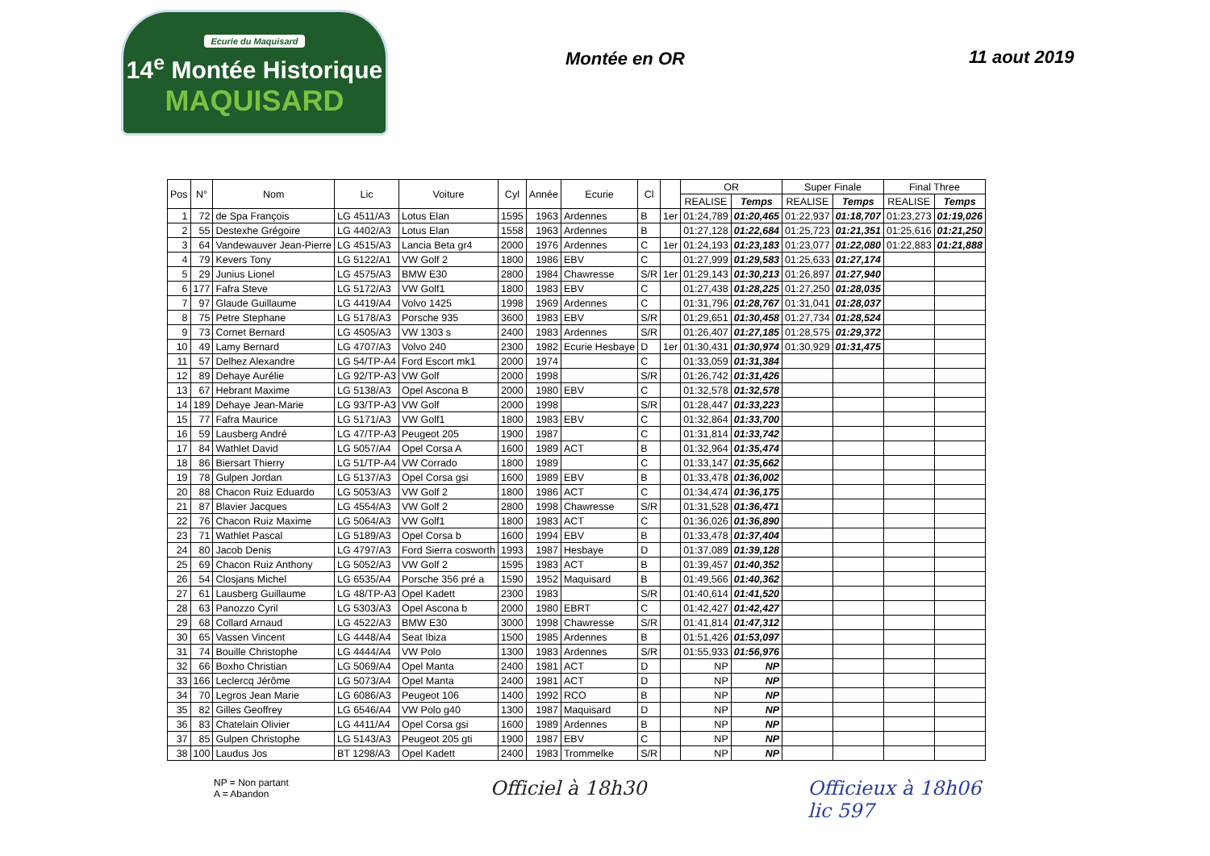Ecurie du Maquisard
14<sup>e</sup> Montée Historique
MAQUISARD
Montée en OR 11 aout 2019
| Pos | N° | Nom | Lic | Voiture | Cyl | Année | Ecurie | Cl | | OR | | Super Finale | | Final Three | |
| --- | --- | --- | --- | --- | --- | --- | --- | --- | --- | --- | --- | --- | --- | --- | --- |
| | | | | | | | | | | REALISE | Temps | REALISE | Temps | REALISE | Temps |
| 1 | 72 | de Spa François | LG 4511/A3 | Lotus Elan | 1595 | 1963 | Ardennes | B | 1er | 01:24,789 | 01:20,465 | 01:22,937 | 01:18,707 | 01:23,273 | 01:19,026 |
| 2 | 55 | Destexhe Grégoire | LG 4402/A3 | Lotus Elan | 1558 | 1963 | Ardennes | B | | 01:27,128 | 01:22,684 | 01:25,723 | 01:21,351 | 01:25,616 | 01:21,250 |
| 3 | 64 | Vandewauver Jean-Pierre | LG 4515/A3 | Lancia Beta gr4 | 2000 | 1976 | Ardennes | C | 1er | 01:24,193 | 01:23,183 | 01:23,077 | 01:22,080 | 01:22,883 | 01:21,888 |
| 4 | 79 | Kevers Tony | LG 5122/A1 | VW Golf 2 | 1800 | 1986 | EBV | C | | 01:27,999 | 01:29,583 | 01:25,633 | 01:27,174 | | |
| 5 | 29 | Junius Lionel | LG 4575/A3 | BMW E30 | 2800 | 1984 | Chawresse | S/R | 1er | 01:29,143 | 01:30,213 | 01:26,897 | 01:27,940 | | |
| 6 | 177 | Fafra Steve | LG 5172/A3 | VW Golf1 | 1800 | 1983 | EBV | C | | 01:27,438 | 01:28,225 | 01:27,250 | 01:28,035 | | |
| 7 | 97 | Glaude Guillaume | LG 4419/A4 | Volvo 1425 | 1998 | 1969 | Ardennes | C | | 01:31,796 | 01:28,767 | 01:31,041 | 01:28,037 | | |
| 8 | 75 | Petre Stephane | LG 5178/A3 | Porsche 935 | 3600 | 1983 | EBV | S/R | | 01:29,651 | 01:30,458 | 01:27,734 | 01:28,524 | | |
| 9 | 73 | Cornet Bernard | LG 4505/A3 | VW 1303 s | 2400 | 1983 | Ardennes | S/R | | 01:26,407 | 01:27,185 | 01:28,575 | 01:29,372 | | |
| 10 | 49 | Lamy Bernard | LG 4707/A3 | Volvo 240 | 2300 | 1982 | Ecurie Hesbaye | D | 1er | 01:30,431 | 01:30,974 | 01:30,929 | 01:31,475 | | |
| 11 | 57 | Delhez Alexandre | LG 54/TP-A4 | Ford Escort mk1 | 2000 | 1974 | | C | | 01:33,059 | 01:31,384 | | | | |
| 12 | 89 | Dehaye Aurélie | LG 92/TP-A3 | VW Golf | 2000 | 1998 | | S/R | | 01:26,742 | 01:31,426 | | | | |
| 13 | 67 | Hebrant Maxime | LG 5138/A3 | Opel Ascona B | 2000 | 1980 | EBV | C | | 01:32,578 | 01:32,578 | | | | |
| 14 | 189 | Dehaye Jean-Marie | LG 93/TP-A3 | VW Golf | 2000 | 1998 | | S/R | | 01:28,447 | 01:33,223 | | | | |
| 15 | 77 | Fafra Maurice | LG 5171/A3 | VW Golf1 | 1800 | 1983 | EBV | C | | 01:32,864 | 01:33,700 | | | | |
| 16 | 59 | Lausberg André | LG 47/TP-A3 | Peugeot 205 | 1900 | 1987 | | C | | 01:31,814 | 01:33,742 | | | | |
| 17 | 84 | Wathlet David | LG 5057/A4 | Opel Corsa A | 1600 | 1989 | ACT | B | | 01:32,964 | 01:35,474 | | | | |
| 18 | 86 | Biersart Thierry | LG 51/TP-A4 | VW Corrado | 1800 | 1989 | | C | | 01:33,147 | 01:35,662 | | | | |
| 19 | 78 | Gulpen Jordan | LG 5137/A3 | Opel Corsa gsi | 1600 | 1989 | EBV | B | | 01:33,478 | 01:36,002 | | | | |
| 20 | 88 | Chacon Ruiz Eduardo | LG 5053/A3 | VW Golf 2 | 1800 | 1986 | ACT | C | | 01:34,474 | 01:36,175 | | | | |
| 21 | 87 | Blavier Jacques | LG 4554/A3 | VW Golf 2 | 2800 | 1998 | Chawresse | S/R | | 01:31,528 | 01:36,471 | | | | |
| 22 | 76 | Chacon Ruiz Maxime | LG 5064/A3 | VW Golf1 | 1800 | 1983 | ACT | C | | 01:36,026 | 01:36,890 | | | | |
| 23 | 71 | Wathlet Pascal | LG 5189/A3 | Opel Corsa b | 1600 | 1994 | EBV | B | | 01:33,478 | 01:37,404 | | | | |
| 24 | 80 | Jacob Denis | LG 4797/A3 | Ford Sierra cosworth | 1993 | 1987 | Hesbaye | D | | 01:37,089 | 01:39,128 | | | | |
| 25 | 69 | Chacon Ruiz Anthony | LG 5052/A3 | VW Golf 2 | 1595 | 1983 | ACT | B | | 01:39,457 | 01:40,352 | | | | |
| 26 | 54 | Closjans Michel | LG 6535/A4 | Porsche 356 pré a | 1590 | 1952 | Maquisard | B | | 01:49,566 | 01:40,362 | | | | |
| 27 | 61 | Lausberg Guillaume | LG 48/TP-A3 | Opel Kadett | 2300 | 1983 | | S/R | | 01:40,614 | 01:41,520 | | | | |
| 28 | 63 | Panozzo Cyril | LG 5303/A3 | Opel Ascona b | 2000 | 1980 | EBRT | C | | 01:42,427 | 01:42,427 | | | | |
| 29 | 68 | Collard Arnaud | LG 4522/A3 | BMW E30 | 3000 | 1998 | Chawresse | S/R | | 01:41,814 | 01:47,312 | | | | |
| 30 | 65 | Vassen Vincent | LG 4448/A4 | Seat Ibiza | 1500 | 1985 | Ardennes | B | | 01:51,426 | 01:53,097 | | | | |
| 31 | 74 | Bouille Christophe | LG 4444/A4 | VW Polo | 1300 | 1983 | Ardennes | S/R | | 01:55,933 | 01:56,976 | | | | |
| 32 | 66 | Boxho Christian | LG 5069/A4 | Opel Manta | 2400 | 1981 | ACT | D | | NP | NP | | | | |
| 33 | 166 | Leclercq Jérôme | LG 5073/A4 | Opel Manta | 2400 | 1981 | ACT | D | | NP | NP | | | | |
| 34 | 70 | Legros Jean Marie | LG 6086/A3 | Peugeot 106 | 1400 | 1992 | RCO | B | | NP | NP | | | | |
| 35 | 82 | Gilles Geoffrey | LG 6546/A4 | VW Polo g40 | 1300 | 1987 | Maquisard | D | | NP | NP | | | | |
| 36 | 83 | Chatelain Olivier | LG 4411/A4 | Opel Corsa gsi | 1600 | 1989 | Ardennes | B | | NP | NP | | | | |
| 37 | 85 | Gulpen Christophe | LG 5143/A3 | Peugeot 205 gti | 1900 | 1987 | EBV | C | | NP | NP | | | | |
| 38 | 100 | Laudus Jos | BT 1298/A3 | Opel Kadett | 2400 | 1983 | Trommelke | S/R | | NP | NP | | | | |
NP = Non partant
A = Abandon
Officiel à 18h30 Officieux à 18h06
lic 597